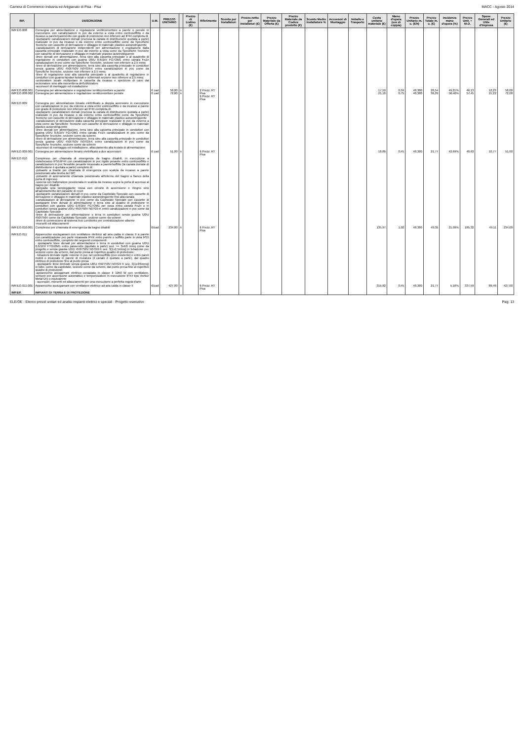Camera di Commercio Indusria ed Artigianato di Pisa - Pisa MACC - Agosto 2014
| RIF. | DESCRIZIONE | U.M. | PREZZO UNITARIO | | Prezzo di Listino (€) | Riferimento | Sconto per Installatori | Prezzo netto per Installatori (€) | Prezzo Materiale da Offerta (€) | Prezzo Materiale da Codice prodotto (€) | Sconto Medio Installatore % | Accessori di Montaggio | Imballo e Trasporto | Costo unitario materiale (€) | Mano d'opera (ore di coppia) | Prezzo Unitario m. o. (€/h) | Prezzo Totale m. o. (€) | Incidenza mano d'opera (%) | Prezzo Unit. + M.O. | Spese Generali ed Utile d'Impresa | Prezzo Unitario (€) |
| --- | --- | --- | --- | --- | --- | --- | --- | --- | --- | --- | --- | --- | --- | --- | --- | --- | --- | --- | --- | --- | --- |
| IMP.EO.008 | Consegna per alimentazione e regolazione ventilconvettore a parete o pensile in esecuzione con canalizzazioni in pvc da esterno a vista entro controsoffitto e da incasso a parete/pavimento con grado di protezione non inferiore ad IP44 completa di: -quotaparte canalizzazioni dorsali (esclusa la canala di distribuzione quotata a parte) realizzate in pvc da incasso o da esterno entro controsoffitto come da Specifiche Tecniche con cassette di derivazione e sfilaggio in materiale plastico autoestinguente -canalizzazioni di derivazione indipendenti per alimentazione e regolazione dalla cassetta principale realizzate in pvc da esterno a vista come da Specifiche Tecniche con cassette di derivazione e sfilaggio in materiale plastico autoestinguente -linee dorsali per alimentazione, terra sino alla cassetta principale o al quadretto di regolazione in conduttori con guaina U0/U 0,6/1kV FG7OM1 entro canala FeZn canalizzazioni in pvc come da Specifiche Tecniche, sezione non inferiore a 2,5 mmq -linee di derivazione per alimentazione, terra sino alla cassetta principale in conduttori senza guaina U0/U 450/750V N07G9-K entro canalizzazioni in pvc come da Specifiche Tecniche, sezione non inferiore a 2,5 mmq -linee di regolazione sino alla cassetta principale o al quadretto di regolazione in conduttori con guaina bipolari twistati e schermati sezione non inferiore a 2,5 mmq -sezionatore locale multipolare in cassetta da incasso e spezzone di cavo dal sezionatore sino alla morsettiera dell'utilizzatore -accessori di montaggio ed installazione | | | | | | | | | | | | | | | | | | | | |
| IMP.EO.008.001 IMP.EO.008.002 | Consegna per alimentazione e regolazione ventilconvettore a parete Consegna per alimentazione e regolazione ventilconvettore pensile | € cad € cad | 58,00 72,00 | n n | | § Prezz. RT Pisa § Prezz. RT Pisa | | | | | | | | 17,59 21,16 | 0,59 0,75 | 48,380 48,380 | 28,54 36,29 | 49,21% 50,40% | 46,13 57,45 | 12,23 15,22 | 58,00 72,00 |
| IMP.EO.009 | Consegna per alimentazione binario elettrificato a doppia acensione in esecuzione con canalizzazioni in pvc da esterno a vista entro controsoffitto e da incasso a parete con grado di protezione non inferiore ad IP44 completa di: -quotaparte canalizzazioni dorsali (esclusa la canala di distribuzione quotata a parte) realizzate in pvc da incasso o da esterno entro controsoffitto come da Specifiche Tecniche con cassette di derivazione e sfilaggio in materiale plastico autoestinguente -canalizzazioni di derivazione dalla cassetta principale realizzate in pvc da esterno a vista come da Specifiche Tecniche con cassette di derivazione e sfilaggio in materiale plastico autoestinguente -linee dorsali per alimentazione, terra sino alla cassetta principale in conduttori con guaina U0/U 0,6/1kV FG7OM1 entro canala FeZn canalizzazioni in pvc come da Specifiche Tecniche, sezione come da schemi -linee di derivazione per alimentazione, terra sino alla cassetta principale in conduttori senza guaina U0/U 450/750V N07G9-K entro canalizzazioni in pvc come da Specifiche Tecniche, sezione come da schemi -accessori di montaggio ed installazione, allacciamento alla testata di alimentazione | | | | | | | | | | | | | | | | | | | | |
| IMP.EO.009.001 | Consegna per alimentazione binario elettrificato a due accensioni | € cad | 51,00 | n | | § Prezz. RT Pisa | | | | | | | | 18,86 | 0,45 | 48,380 | 21,77 | 42,69% | 40,63 | 10,77 | 51,00 |
| IMP.EO.010 | Complesso per chiamata di emergenza da bagno disabili, in esecuzione a vista/incasso IP55/IP44 con canalizzazioni in pvc rigido pesante entro controsoffitto e canalizzazioni in pvc flessibile pesante incassato a parete/soffitto (la canala dorsale di distribuzione è quotata a parte) completo di: -pulsante a tirante per chiamata di emergenza con scatola da incasso a parete posizionato alla destra del WC -pulsante di azzeramento chiamata posizionato all'interno del bagno a fianco della porta di ingresso -soneria con trafomatore posizionata in scatola da incasso sopra la porta di accesso al bagno per disabile -lampada spia lampeggiante rossa con circuito di accensione e ritegno sino all'azionamento del pulsante di reset -quotaparte canalizzazioni dorsali in pvc come da Capitolato Speciale con cassette di derivazione e sfilaggio in materiale plastico autoestinguente fino alla canala -canalizzazioni di derivazione in pvc come da Capitolato Speciale con cassette di quotaparte linee dorsali di alimentazione e terra sino al quadro di protezione in conduttori con guaina U0/U 0,6/1kV FG7OM1 per posa entro canala FeZn o in conduttori senza guaina U0/U 450/750V N07G9-K entro canalizzazioni in pvc come da Capitolato Speciale -linee di derivazione per alimentazione e terra in conduttori senza guaina U0/U 450/750V come da Capitolato Speciale, sezione come da schemi -linee di connessione al sistema bus LonWorks per centralizzazione allarme -morsetti ed allacciamenti | | | | | | | | | | | | | | | | | | | | |
| IMP.EO.010.001 | Complesso per chiamata di emergenza da bagno disabili | €/cad | 234,00 | n | | § Prezz. RT Pisa | | | | | | | | 135,97 | 1,02 | 48,380 | 49,35 | 21,09% | 185,32 | 49,11 | 234,00 |
| IMP.EO.011 | Apparecchio asciugamani con ventilatore elettrico ad aria calda in classe II a parete con canalizzazione pvc parte incassata IP4X entro parete o soffitto parte in vista IP55 entro controsoffitto, completo dei seguenti componenti: - quotaparte linee dorsali per alimentazione e terra in conduttori con guaina U0/U 0,6/1KV FTG10M1 entro passerelle (quotato a parte) sez. >= 3x4/6 mmq come da progetto e senza guaina U0/U 450/750V N07G9 K sez. 3(1x2,5mmq) in tubazione pvc sezione come da schemi, dal punto presa al rispettivo quadro di protezione; - tubazioni derivate rigide esterne in pvc nel controsoffitto (ove esistente) e entro pareti mobili o incassate in parete di muratura (il canale è quotato a parte), dal quadro elettrico di protezione fino al punto presa - quotaparte linee derivate senza guaina U0/U 450/750V N07G9 K sez. 3(1x4/6mmq) in tubo, come da capitolato, sezione come da schemi, dal punto presa fino al rispettivo quadro di protezione; -apparecchio asiugamani elettrico corazzato in classe II 1950 W con ventilatore, sensore per accensione automatico e temporizzatore in esecuzione IPX4 tipo Vortice Metal Dry o equivalente - accessori, morsetti ed allacciamenti per una esecuzione a perfetta regola d'arte | | | | | | | | | | | | | | | | | | | | |
| IMP.EO.011.001 | Apparecchio asciugamani con ventilatore elettrico ad aria calda in classe II | €/cad | 427,00 | n | | § Prezz. RT Pisa | | | | | | | | 315,82 | 0,45 | 48,380 | 21,77 | 5,10% | 337,59 | 89,46 | 427,00 |
| IMP.EP. | IMPIANTI DI TERRA E DI PROTEZIONE | | | | | | | | | | | | | | | | | | | | |
ELE/OE - Elenco prezzi unitari ed analisi impianti elettrici e speciali - Progetto esecutivo Pag. 13